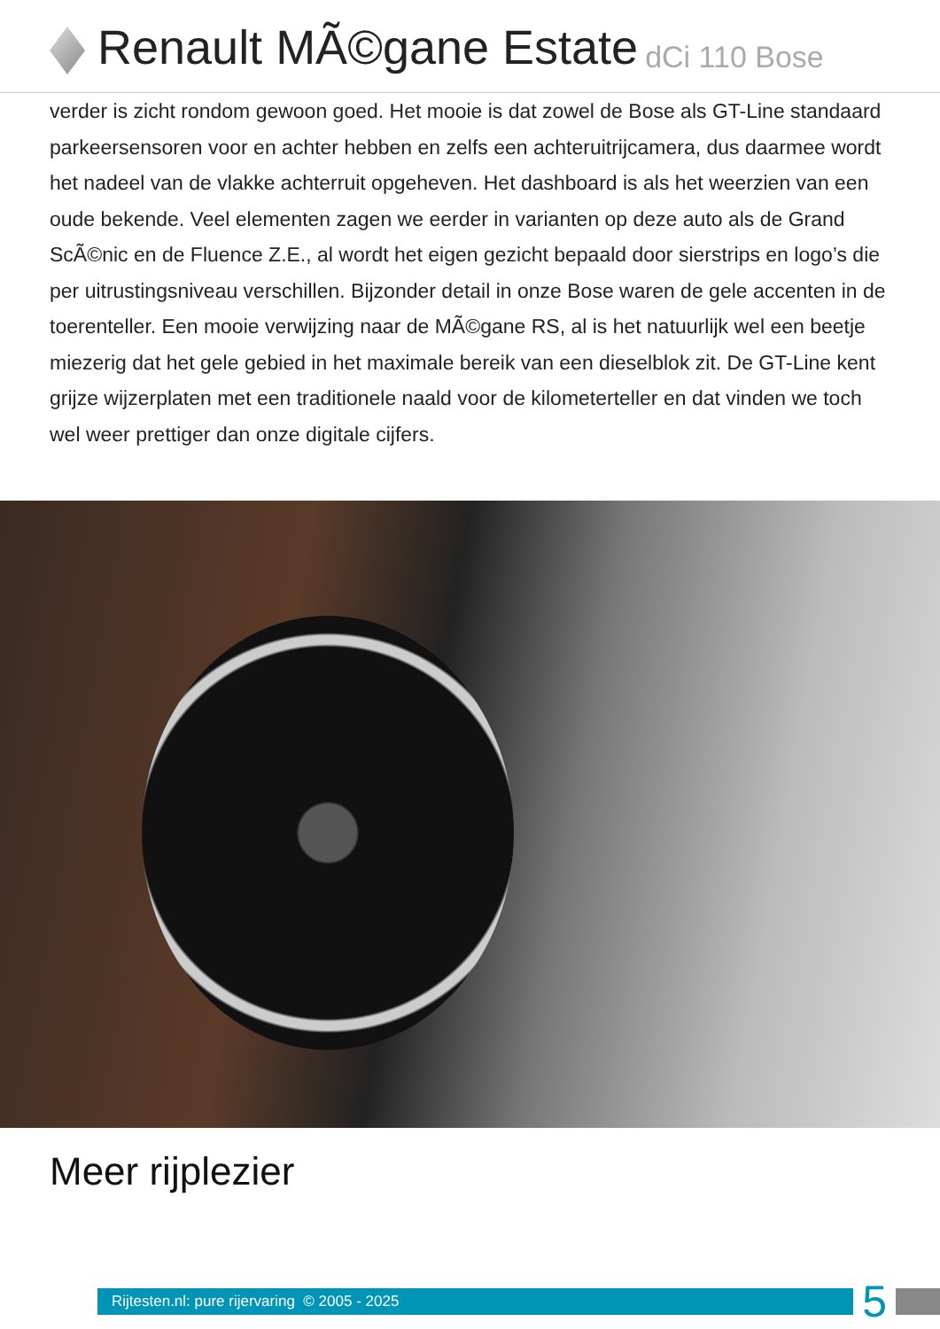Renault MÃ©gane Estate dCi 110 Bose
verder is zicht rondom gewoon goed. Het mooie is dat zowel de Bose als GT-Line standaard parkeersensoren voor en achter hebben en zelfs een achteruitrijcamera, dus daarmee wordt het nadeel van de vlakke achterruit opgeheven. Het dashboard is als het weerzien van een oude bekende. Veel elementen zagen we eerder in varianten op deze auto als de Grand ScÃ©nic en de Fluence Z.E., al wordt het eigen gezicht bepaald door sierstrips en logo’s die per uitrustingsniveau verschillen. Bijzonder detail in onze Bose waren de gele accenten in de toerenteller. Een mooie verwijzing naar de MÃ©gane RS, al is het natuurlijk wel een beetje miezerig dat het gele gebied in het maximale bereik van een dieselblok zit. De GT-Line kent grijze wijzerplaten met een traditionele naald voor de kilometerteller en dat vinden we toch wel weer prettiger dan onze digitale cijfers.
Meer rijplezier
Rijtesten.nl: pure rijervaring © 2005 - 2025
5